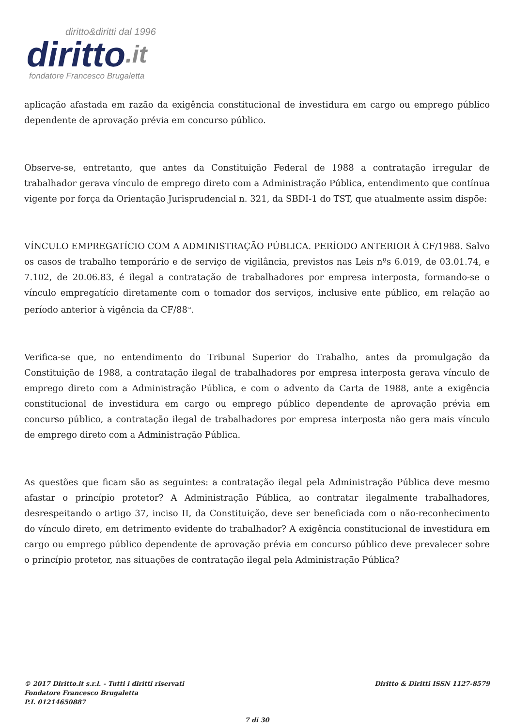diritto&diritti dal 1996
diritto.it
fondatore Francesco Brugaletta
aplicação afastada em razão da exigência constitucional de investidura em cargo ou emprego público dependente de aprovação prévia em concurso público.
Observe-se, entretanto, que antes da Constituição Federal de 1988 a contratação irregular de trabalhador gerava vínculo de emprego direto com a Administração Pública, entendimento que contínua vigente por força da Orientação Jurisprudencial n. 321, da SBDI-1 do TST, que atualmente assim dispõe:
VÍNCULO EMPREGATÍCIO COM A ADMINISTRAÇÃO PÚBLICA. PERÍODO ANTERIOR À CF/1988. Salvo os casos de trabalho temporário e de serviço de vigilância, previstos nas Leis nºs 6.019, de 03.01.74, e 7.102, de 20.06.83, é ilegal a contratação de trabalhadores por empresa interposta, formando-se o vínculo empregatício diretamente com o tomador dos serviços, inclusive ente público, em relação ao período anterior à vigência da CF/88<sup>14</sup>.
Verifica-se que, no entendimento do Tribunal Superior do Trabalho, antes da promulgação da Constituição de 1988, a contratação ilegal de trabalhadores por empresa interposta gerava vínculo de emprego direto com a Administração Pública, e com o advento da Carta de 1988, ante a exigência constitucional de investidura em cargo ou emprego público dependente de aprovação prévia em concurso público, a contratação ilegal de trabalhadores por empresa interposta não gera mais vínculo de emprego direto com a Administração Pública.
As questões que ficam são as seguintes: a contratação ilegal pela Administração Pública deve mesmo afastar o princípio protetor? A Administração Pública, ao contratar ilegalmente trabalhadores, desrespeitando o artigo 37, inciso II, da Constituição, deve ser beneficiada com o não-reconhecimento do vínculo direto, em detrimento evidente do trabalhador? A exigência constitucional de investidura em cargo ou emprego público dependente de aprovação prévia em concurso público deve prevalecer sobre o princípio protetor, nas situações de contratação ilegal pela Administração Pública?
© 2017 Diritto.it s.r.l. - Tutti i diritti riservati
Fondatore Francesco Brugaletta
P.I. 01214650887
Diritto & Diritti ISSN 1127-8579
7 di 30